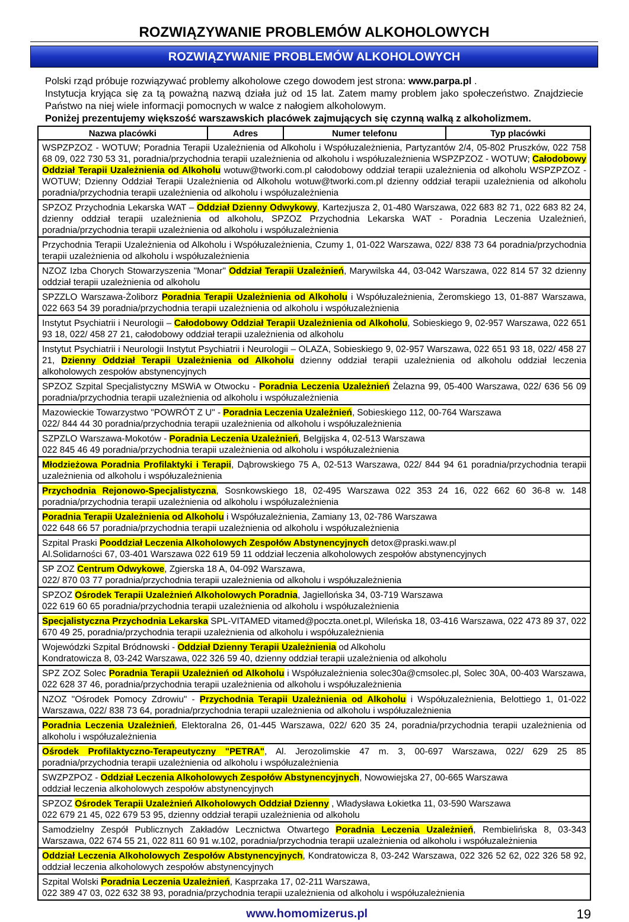ROZWIĄZYWANIE PROBLEMÓW ALKOHOLOWYCH
ROZWIĄZYWANIE PROBLEMÓW ALKOHOLOWYCH
Polski rząd próbuje rozwiązywać problemy alkoholowe czego dowodem jest strona: www.parpa.pl .
Instytucja kryjąca się za tą poważną nazwą działa już od 15 lat. Zatem mamy problem jako społeczeństwo. Znajdziecie Państwo na niej wiele informacji pomocnych w walce z nałogiem alkoholowym.
Poniżej prezentujemy większość warszawskich placówek zajmujących się czynną walką z alkoholizmem.
| Nazwa placówki | Adres | Numer telefonu | Typ placówki |
| --- | --- | --- | --- |
| WSPZPZOZ - WOTUW; Poradnia Terapii Uzależnienia od Alkoholu i Współuzależnienia, Partyzantów 2/4, 05-802 Pruszków, 022 758 68 09, 022 730 53 31, poradnia/przychodnia terapii uzależnienia od alkoholu i współuzależnienia WSPZPZOZ - WOTUW; Całodobowy Oddział Terapii Uzależnienia od Alkoholu wotuw@tworki.com.pl całodobowy oddział terapii uzależnienia od alkoholu WSPZPZOZ - WOTUW; Dzienny Oddział Terapii Uzależnienia od Alkoholu wotuw@tworki.com.pl dzienny oddział terapii uzależnienia od alkoholu poradnia/przychodnia terapii uzależnienia od alkoholu i współuzależnienia | | | |
| SPZOZ Przychodnia Lekarska WAT – Oddział Dzienny Odwykowy , Kartezjusza 2, 01-480 Warszawa, 022 683 82 71, 022 683 82 24, dzienny oddział terapii uzależnienia od alkoholu, SPZOZ Przychodnia Lekarska WAT - Poradnia Leczenia Uzależnień, poradnia/przychodnia terapii uzależnienia od alkoholu i współuzależnienia | | | |
| Przychodnia Terapii Uzależnienia od Alkoholu i Współuzależnienia, Czumy 1, 01-022 Warszawa, 022/ 838 73 64 poradnia/przychodnia terapii uzależnienia od alkoholu i współuzależnienia | | | |
| NZOZ Izba Chorych Stowarzyszenia "Monar" Oddział Terapii Uzależnień , Marywilska 44, 03-042 Warszawa, 022 814 57 32 dzienny oddział terapii uzależnienia od alkoholu | | | |
| SPZZLO Warszawa-Żoliborz Poradnia Terapii Uzależnienia od Alkoholu i Współuzależnienia, Żeromskiego 13, 01-887 Warszawa, 022 663 54 39 poradnia/przychodnia terapii uzależnienia od alkoholu i współuzależnienia | | | |
| Instytut Psychiatrii i Neurologii – Całodobowy Oddział Terapii Uzależnienia od Alkoholu , Sobieskiego 9, 02-957 Warszawa, 022 651 93 18, 022/ 458 27 21, całodobowy oddział terapii uzależnienia od alkoholu | | | |
| Instytut Psychiatrii i Neurologii Instytut Psychiatrii i Neurologii – OLAZA, Sobieskiego 9, 02-957 Warszawa, 022 651 93 18, 022/ 458 27 21, Dzienny Oddział Terapii Uzależnienia od Alkoholu dzienny oddział terapii uzależnienia od alkoholu oddział leczenia alkoholowych zespołów abstynencyjnych | | | |
| SPZOZ Szpital Specjalistyczny MSWiA w Otwocku - Poradnia Leczenia Uzależnień Żelazna 99, 05-400 Warszawa, 022/ 636 56 09 poradnia/przychodnia terapii uzależnienia od alkoholu i współuzależnienia | | | |
| Mazowieckie Towarzystwo "POWRÓT Z U" - Poradnia Leczenia Uzależnień , Sobieskiego 112, 00-764 Warszawa 022/ 844 44 30 poradnia/przychodnia terapii uzależnienia od alkoholu i współuzależnienia | | | |
| SZPZLO Warszawa-Mokotów - Poradnia Leczenia Uzależnień , Belgijska 4, 02-513 Warszawa 022 845 46 49 poradnia/przychodnia terapii uzależnienia od alkoholu i współuzależnienia | | | |
| Młodzieżowa Poradnia Profilaktyki i Terapii , Dąbrowskiego 75 A, 02-513 Warszawa, 022/ 844 94 61 poradnia/przychodnia terapii uzależnienia od alkoholu i współuzależnienia | | | |
| Przychodnia Rejonowo-Specjalistyczna , Sosnkowskiego 18, 02-495 Warszawa 022 353 24 16, 022 662 60 36-8 w. 148 poradnia/przychodnia terapii uzależnienia od alkoholu i współuzależnienia | | | |
| Poradnia Terapii Uzależnienia od Alkoholu i Współuzależnienia, Zamiany 13, 02-786 Warszawa 022 648 66 57 poradnia/przychodnia terapii uzależnienia od alkoholu i współuzależnienia | | | |
| Szpital Praski Pooddział Leczenia Alkoholowych Zespołów Abstynencyjnych detox@praski.waw.pl Al.Solidarności 67, 03-401 Warszawa 022 619 59 11 oddział leczenia alkoholowych zespołów abstynencyjnych | | | |
| SP ZOZ Centrum Odwykowe , Zgierska 18 A, 04-092 Warszawa, 022/ 870 03 77 poradnia/przychodnia terapii uzależnienia od alkoholu i współuzależnienia | | | |
| SPZOZ Ośrodek Terapii Uzależnień Alkoholowych Poradnia , Jagiellońska 34, 03-719 Warszawa 022 619 60 65 poradnia/przychodnia terapii uzależnienia od alkoholu i współuzależnienia | | | |
| Specjalistyczna Przychodnia Lekarska SPL-VITAMED vitamed@poczta.onet.pl, Wileńska 18, 03-416 Warszawa, 022 473 89 37, 022 670 49 25, poradnia/przychodnia terapii uzależnienia od alkoholu i współuzależnienia | | | |
| Wojewódzki Szpital Bródnowski - Oddział Dzienny Terapii Uzależnienia od Alkoholu Kondratowicza 8, 03-242 Warszawa, 022 326 59 40, dzienny oddział terapii uzależnienia od alkoholu | | | |
| SPZ ZOZ Solec Poradnia Terapii Uzależnień od Alkoholu i Współuzależnienia solec30a@cmsolec.pl, Solec 30A, 00-403 Warszawa, 022 628 37 46, poradnia/przychodnia terapii uzależnienia od alkoholu i współuzależnienia | | | |
| NZOZ "Ośrodek Pomocy Zdrowiu" - Przychodnia Terapii Uzależnienia od Alkoholu i Współuzależnienia, Belottiego 1, 01-022 Warszawa, 022/ 838 73 64, poradnia/przychodnia terapii uzależnienia od alkoholu i współuzależnienia | | | |
| Poradnia Leczenia Uzależnień , Elektoralna 26, 01-445 Warszawa, 022/ 620 35 24, poradnia/przychodnia terapii uzależnienia od alkoholu i współuzależnienia | | | |
| Ośrodek Profilaktyczno-Terapeutyczny "PETRA" , Al. Jerozolimskie 47 m. 3, 00-697 Warszawa, 022/ 629 25 85 poradnia/przychodnia terapii uzależnienia od alkoholu i współuzależnienia | | | |
| SWZPZPOZ - Oddział Leczenia Alkoholowych Zespołów Abstynencyjnych , Nowowiejska 27, 00-665 Warszawa oddział leczenia alkoholowych zespołów abstynencyjnych | | | |
| SPZOZ Ośrodek Terapii Uzależnień Alkoholowych Oddział Dzienny , Władysława Łokietka 11, 03-590 Warszawa 022 679 21 45, 022 679 53 95, dzienny oddział terapii uzależnienia od alkoholu | | | |
| Samodzielny Zespół Publicznych Zakładów Lecznictwa Otwartego Poradnia Leczenia Uzależnień , Rembielińska 8, 03-343 Warszawa, 022 674 55 21, 022 811 60 91 w.102, poradnia/przychodnia terapii uzależnienia od alkoholu i współuzależnienia | | | |
| Oddział Leczenia Alkoholowych Zespołów Abstynencyjnych , Kondratowicza 8, 03-242 Warszawa, 022 326 52 62, 022 326 58 92, oddział leczenia alkoholowych zespołów abstynencyjnych | | | |
| Szpital Wolski Poradnia Leczenia Uzależnień , Kasprzaka 17, 02-211 Warszawa, 022 389 47 03, 022 632 38 93, poradnia/przychodnia terapii uzależnienia od alkoholu i współuzależnienia | | | |
www.homomizerus.pl 19